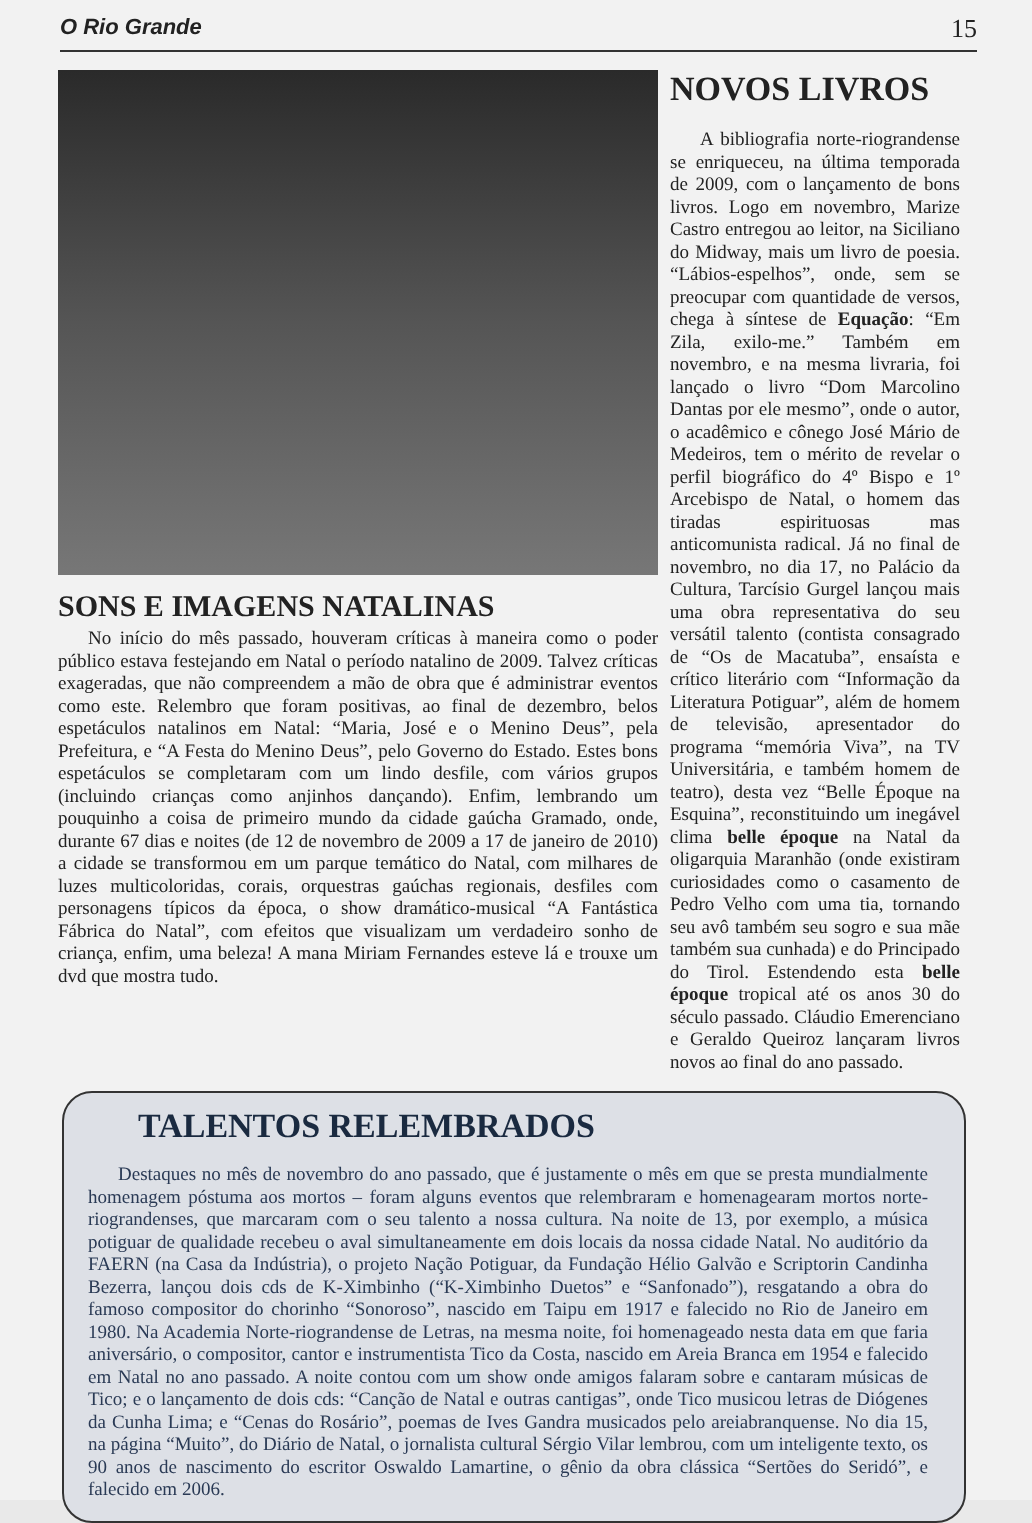O Rio Grande 15
SONS E IMAGENS NATALINAS
No início do mês passado, houveram críticas à maneira como o poder público estava festejando em Natal o período natalino de 2009. Talvez críticas exageradas, que não compreendem a mão de obra que é administrar eventos como este. Relembro que foram positivas, ao final de dezembro, belos espetáculos natalinos em Natal: “Maria, José e o Menino Deus”, pela Prefeitura, e “A Festa do Menino Deus”, pelo Governo do Estado. Estes bons espetáculos se completaram com um lindo desfile, com vários grupos (incluindo crianças como anjinhos dançando). Enfim, lembrando um pouquinho a coisa de primeiro mundo da cidade gaúcha Gramado, onde, durante 67 dias e noites (de 12 de novembro de 2009 a 17 de janeiro de 2010) a cidade se transformou em um parque temático do Natal, com milhares de luzes multicoloridas, corais, orquestras gaúchas regionais, desfiles com personagens típicos da época, o show dramático-musical “A Fantástica Fábrica do Natal”, com efeitos que visualizam um verdadeiro sonho de criança, enfim, uma beleza! A mana Miriam Fernandes esteve lá e trouxe um dvd que mostra tudo.
NOVOS LIVROS
A bibliografia norte-riograndense se enriqueceu, na última temporada de 2009, com o lançamento de bons livros. Logo em novembro, Marize Castro entregou ao leitor, na Siciliano do Midway, mais um livro de poesia. “Lábios-espelhos”, onde, sem se preocupar com quantidade de versos, chega à síntese de Equação: “Em Zila, exilo-me.” Também em novembro, e na mesma livraria, foi lançado o livro “Dom Marcolino Dantas por ele mesmo”, onde o autor, o acadêmico e cônego José Mário de Medeiros, tem o mérito de revelar o perfil biográfico do 4º Bispo e 1º Arcebispo de Natal, o homem das tiradas espirituosas mas anticomunista radical. Já no final de novembro, no dia 17, no Palácio da Cultura, Tarcísio Gurgel lançou mais uma obra representativa do seu versátil talento (contista consagrado de “Os de Macatuba”, ensaísta e crítico literário com “Informação da Literatura Potiguar”, além de homem de televisão, apresentador do programa “memória Viva”, na TV Universitária, e também homem de teatro), desta vez “Belle Époque na Esquina”, reconstituindo um inegável clima belle époque na Natal da oligarquia Maranhão (onde existiram curiosidades como o casamento de Pedro Velho com uma tia, tornando seu avô também seu sogro e sua mãe também sua cunhada) e do Principado do Tirol. Estendendo esta belle époque tropical até os anos 30 do século passado. Cláudio Emerenciano e Geraldo Queiroz lançaram livros novos ao final do ano passado.
TALENTOS RELEMBRADOS
Destaques no mês de novembro do ano passado, que é justamente o mês em que se presta mundialmente homenagem póstuma aos mortos – foram alguns eventos que relembraram e homenagearam mortos norte-riograndenses, que marcaram com o seu talento a nossa cultura. Na noite de 13, por exemplo, a música potiguar de qualidade recebeu o aval simultaneamente em dois locais da nossa cidade Natal. No auditório da FAERN (na Casa da Indústria), o projeto Nação Potiguar, da Fundação Hélio Galvão e Scriptorin Candinha Bezerra, lançou dois cds de K-Ximbinho (“K-Ximbinho Duetos” e “Sanfonado”), resgatando a obra do famoso compositor do chorinho “Sonoroso”, nascido em Taipu em 1917 e falecido no Rio de Janeiro em 1980. Na Academia Norte-riograndense de Letras, na mesma noite, foi homenageado nesta data em que faria aniversário, o compositor, cantor e instrumentista Tico da Costa, nascido em Areia Branca em 1954 e falecido em Natal no ano passado. A noite contou com um show onde amigos falaram sobre e cantaram músicas de Tico; e o lançamento de dois cds: “Canção de Natal e outras cantigas”, onde Tico musicou letras de Diógenes da Cunha Lima; e “Cenas do Rosário”, poemas de Ives Gandra musicados pelo areiabranquense. No dia 15, na página “Muito”, do Diário de Natal, o jornalista cultural Sérgio Vilar lembrou, com um inteligente texto, os 90 anos de nascimento do escritor Oswaldo Lamartine, o gênio da obra clássica “Sertões do Seridó”, e falecido em 2006.